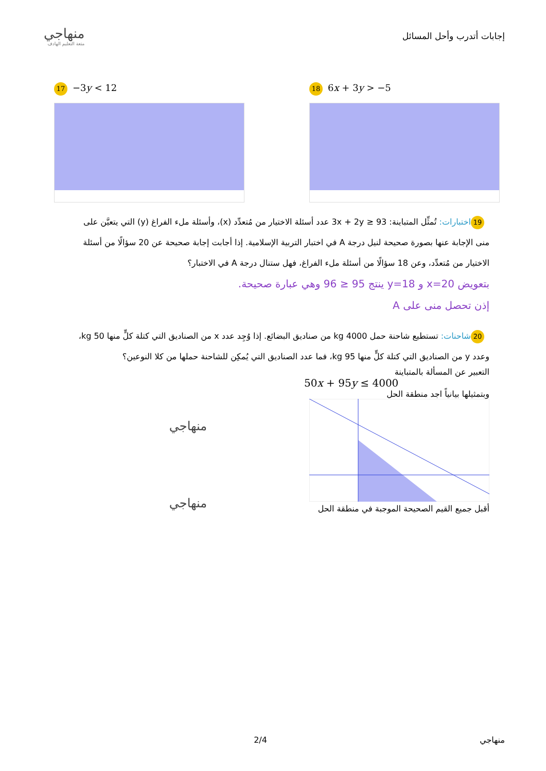إجابات أتدرب وأحل المسائل
منهاجي
متعة التعليم الهادف
17 −3y < 12
18 6x + 3y > −5
19 اختبارات: تُمثِّل المتباينة: 3x + 2y ≥ 93 عدد أسئلة الاختيار من مُتعدِّد (x)، وأسئلة ملء الفراغ (y) التي يتعيَّن على منى الإجابة عنها بصورة صحيحة لنيل درجة A في اختبار التربية الإسلامية. إذا أجابت إجابة صحيحة عن 20 سؤالًا من أسئلة الاختيار من مُتعدِّد، وعن 18 سؤالًا من أسئلة ملء الفراغ، فهل ستنال درجة A في الاختبار؟
بتعويض x=20 و y=18 ينتج 95 ≤ 96 وهي عبارة صحيحة.
إذن تحصل منى على A
20 شاحنات: تستطيع شاحنة حمل 4000 kg من صناديق البضائع. إذا وُجِد عدد x من الصناديق التي كتلة كلٍّ منها 50 kg، وعدد y من الصناديق التي كتلة كلٍّ منها 95 kg، فما عدد الصناديق التي يُمكِن للشاحنة حملها من كلا النوعين؟
التعبير عن المسألة بالمتباينة
50x + 95y ≤ 4000
وبتمثيلها بيانياً اجد منطقة الحل
أقبل جميع القيم الصحيحة الموجبة في منطقة الحل
منهاجي
منهاجي
منهاجي 2/4